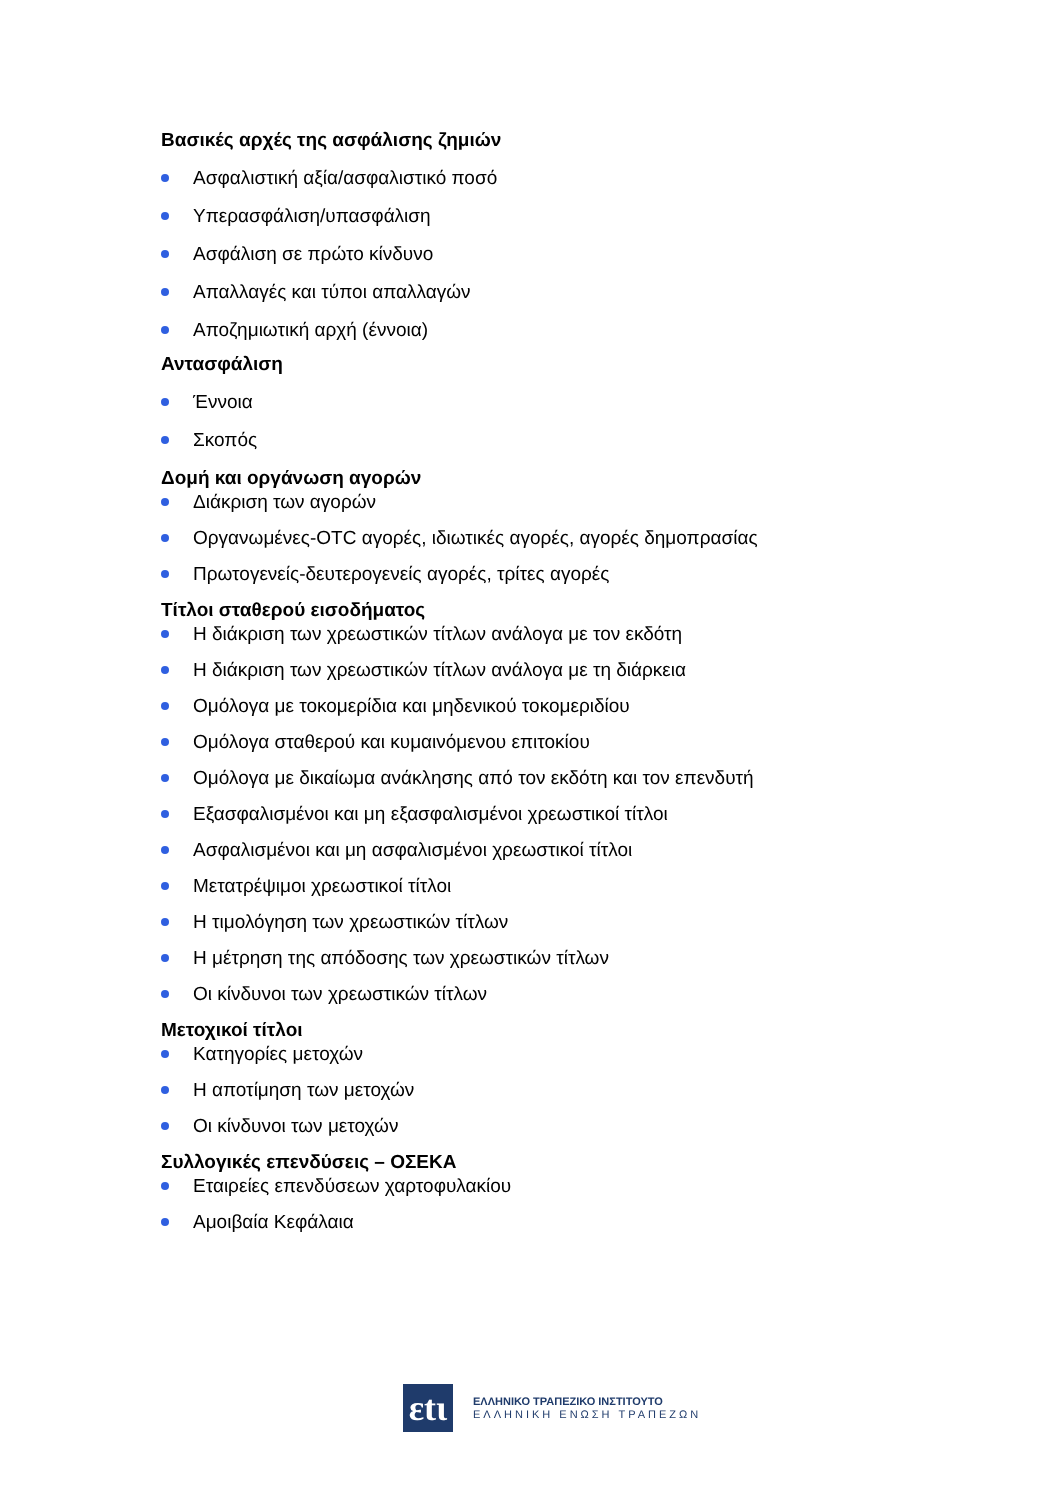Βασικές αρχές της ασφάλισης ζημιών
Ασφαλιστική αξία/ασφαλιστικό ποσό
Υπερασφάλιση/υπασφάλιση
Ασφάλιση σε πρώτο κίνδυνο
Απαλλαγές και τύποι απαλλαγών
Αποζημιωτική αρχή (έννοια)
Αντασφάλιση
Έννοια
Σκοπός
Δομή και οργάνωση αγορών
Διάκριση των αγορών
Οργανωμένες-OTC αγορές, ιδιωτικές αγορές, αγορές δημοπρασίας
Πρωτογενείς-δευτερογενείς αγορές, τρίτες αγορές
Τίτλοι σταθερού εισοδήματος
Η διάκριση των χρεωστικών τίτλων ανάλογα με τον εκδότη
Η διάκριση των χρεωστικών τίτλων ανάλογα με τη διάρκεια
Ομόλογα με τοκομερίδια και μηδενικού τοκομεριδίου
Ομόλογα σταθερού και κυμαινόμενου επιτοκίου
Ομόλογα με δικαίωμα ανάκλησης από τον εκδότη και τον επενδυτή
Εξασφαλισμένοι και μη εξασφαλισμένοι χρεωστικοί τίτλοι
Ασφαλισμένοι και μη ασφαλισμένοι χρεωστικοί τίτλοι
Μετατρέψιμοι χρεωστικοί τίτλοι
Η τιμολόγηση των χρεωστικών τίτλων
Η μέτρηση της απόδοσης των χρεωστικών τίτλων
Οι κίνδυνοι των χρεωστικών τίτλων
Μετοχικοί τίτλοι
Κατηγορίες μετοχών
Η αποτίμηση των μετοχών
Οι κίνδυνοι των μετοχών
Συλλογικές επενδύσεις – ΟΣΕΚΑ
Εταιρείες επενδύσεων χαρτοφυλακίου
Αμοιβαία Κεφάλαια
εtι
ΕΛΛΗΝΙΚΟ ΤΡΑΠΕΖΙΚΟ ΙΝΣΤΙΤΟΥΤΟ
ΕΛΛΗΝΙΚΗ ΕΝΩΣΗ ΤΡΑΠΕΖΩΝ